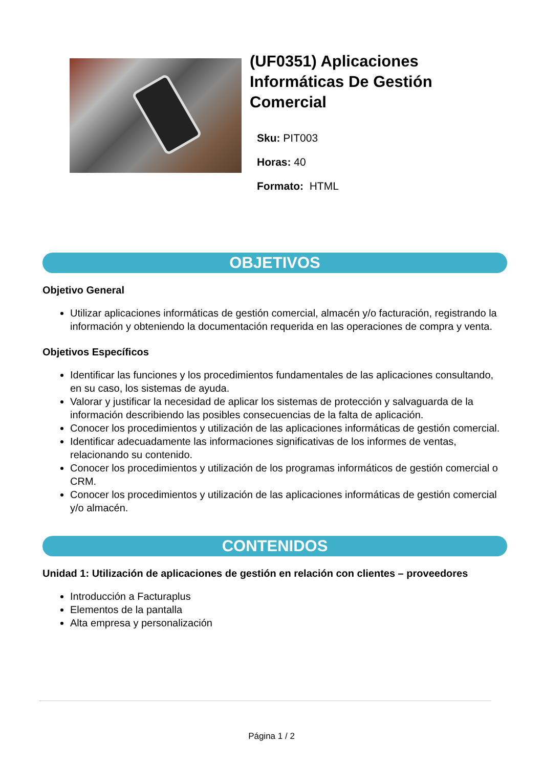(UF0351) Aplicaciones Informáticas De Gestión Comercial
Sku: PIT003
Horas: 40
Formato: HTML
OBJETIVOS
Objetivo General
Utilizar aplicaciones informáticas de gestión comercial, almacén y/o facturación, registrando la información y obteniendo la documentación requerida en las operaciones de compra y venta.
Objetivos Específicos
Identificar las funciones y los procedimientos fundamentales de las aplicaciones consultando, en su caso, los sistemas de ayuda.
Valorar y justificar la necesidad de aplicar los sistemas de protección y salvaguarda de la información describiendo las posibles consecuencias de la falta de aplicación.
Conocer los procedimientos y utilización de las aplicaciones informáticas de gestión comercial.
Identificar adecuadamente las informaciones significativas de los informes de ventas, relacionando su contenido.
Conocer los procedimientos y utilización de los programas informáticos de gestión comercial o CRM.
Conocer los procedimientos y utilización de las aplicaciones informáticas de gestión comercial y/o almacén.
CONTENIDOS
Unidad 1: Utilización de aplicaciones de gestión en relación con clientes – proveedores
Introducción a Facturaplus
Elementos de la pantalla
Alta empresa y personalización
Página 1 / 2